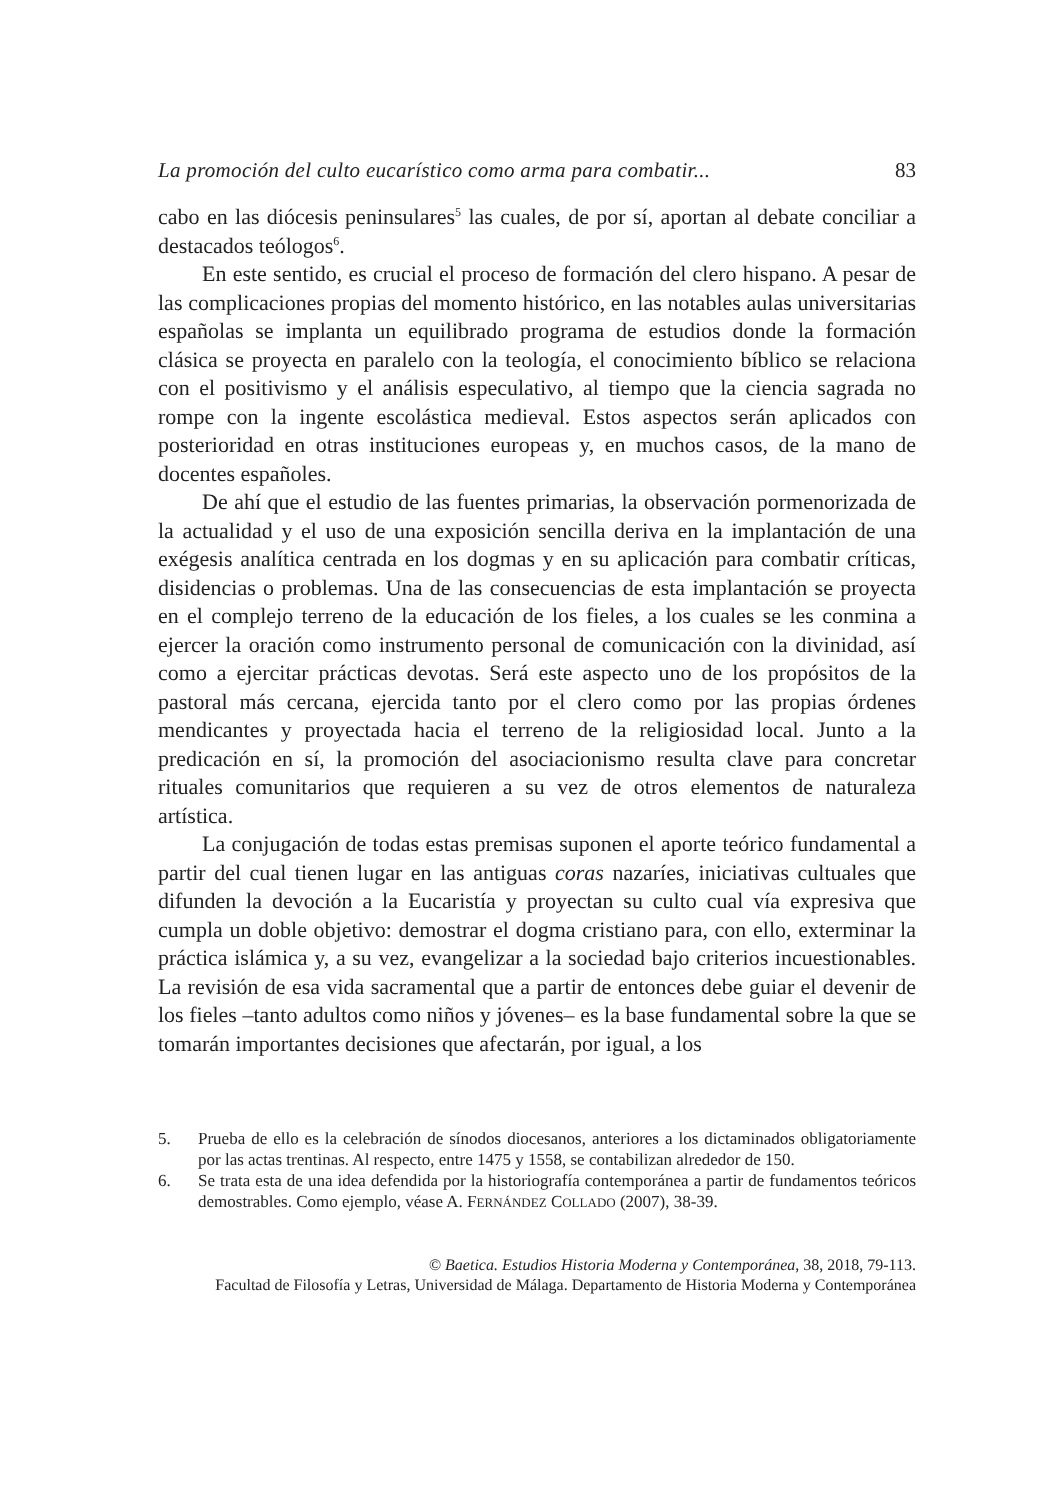La promoción del culto eucarístico como arma para combatir... 83
cabo en las diócesis peninsulares<sup>5</sup> las cuales, de por sí, aportan al debate conciliar a destacados teólogos<sup>6</sup>.
En este sentido, es crucial el proceso de formación del clero hispano. A pesar de las complicaciones propias del momento histórico, en las notables aulas universitarias españolas se implanta un equilibrado programa de estudios donde la formación clásica se proyecta en paralelo con la teología, el conocimiento bíblico se relaciona con el positivismo y el análisis especulativo, al tiempo que la ciencia sagrada no rompe con la ingente escolástica medieval. Estos aspectos serán aplicados con posterioridad en otras instituciones europeas y, en muchos casos, de la mano de docentes españoles.
De ahí que el estudio de las fuentes primarias, la observación pormenorizada de la actualidad y el uso de una exposición sencilla deriva en la implantación de una exégesis analítica centrada en los dogmas y en su aplicación para combatir críticas, disidencias o problemas. Una de las consecuencias de esta implantación se proyecta en el complejo terreno de la educación de los fieles, a los cuales se les conmina a ejercer la oración como instrumento personal de comunicación con la divinidad, así como a ejercitar prácticas devotas. Será este aspecto uno de los propósitos de la pastoral más cercana, ejercida tanto por el clero como por las propias órdenes mendicantes y proyectada hacia el terreno de la religiosidad local. Junto a la predicación en sí, la promoción del asociacionismo resulta clave para concretar rituales comunitarios que requieren a su vez de otros elementos de naturaleza artística.
La conjugación de todas estas premisas suponen el aporte teórico fundamental a partir del cual tienen lugar en las antiguas coras nazaríes, iniciativas cultuales que difunden la devoción a la Eucaristía y proyectan su culto cual vía expresiva que cumpla un doble objetivo: demostrar el dogma cristiano para, con ello, exterminar la práctica islámica y, a su vez, evangelizar a la sociedad bajo criterios incuestionables. La revisión de esa vida sacramental que a partir de entonces debe guiar el devenir de los fieles –tanto adultos como niños y jóvenes– es la base fundamental sobre la que se tomarán importantes decisiones que afectarán, por igual, a los
5. Prueba de ello es la celebración de sínodos diocesanos, anteriores a los dictaminados obligatoriamente por las actas trentinas. Al respecto, entre 1475 y 1558, se contabilizan alrededor de 150.
6. Se trata esta de una idea defendida por la historiografía contemporánea a partir de fundamentos teóricos demostrables. Como ejemplo, véase A. FERNÁNDEZ COLLADO (2007), 38-39.
© Baetica. Estudios Historia Moderna y Contemporánea, 38, 2018, 79-113.
Facultad de Filosofía y Letras, Universidad de Málaga. Departamento de Historia Moderna y Contemporánea